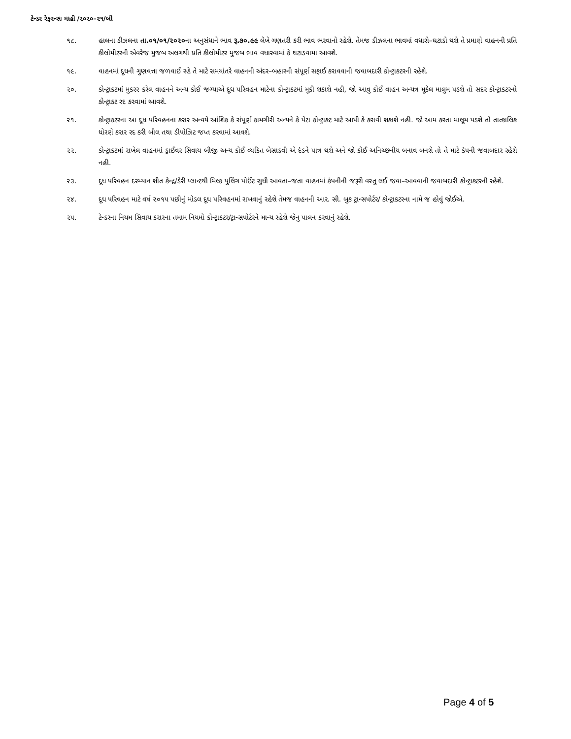ટેન્ડર રેફરન્સઃ માહી /૨૦૨૦–૨૧/બી
૧૮. હાલના ડીઝલના તા.૦૧/૦૧/૨૦૨૦ના અનુસંધાને ભાવ રૂ.૭૦.૯૯ લેખે ગણતરી કરી ભાવ ભરવાનો રહેશે. તેમજ ડીઝલના ભાવમાં વધારો–ઘટાડો થશે તે પ્રમાણે વાહનની પ્રતિ કીલોમીટરની એવરેજ મુજબ અલગથી પ્રતિ કીલોમીટર મુજબ ભાવ વધારવામાં કે ઘટાડવામા આવશે.
૧૯. વાહનમાં દૂધની ગુણવત્તા જળવાઈ રહે તે માટે સમયાંતરે વાહનની અંદર–બહારની સંપૂર્ણ સફાઈ કરાવવાની જવાબદારી કોન્ટ્રાકટરની રહેશે.
૨૦. કોન્ટ્રાકટમાં મુકરર કરેલ વાહનને અન્ય કોઈ જગ્યાએ દૂધ પરિવહન માટેના કોન્ટ્રાકટમાં મૂકી શકાશે નહી, જો આવુ કોઈ વાહન અન્યત્ર મૂકેલ માલુમ પડશે તો સદર કોન્ટ્રાકટરનો કોન્ટ્રાકટ રદ કરવામાં આવશે.
૨૧. કોન્ટ્રાકટરના આ દૂધ પરિવહનના કરાર અન્વયે આંશિક કે સંપૂર્ણ કામગીરી અન્યને કે પેટા કોન્ટ્રાકટ માટે આપી કે કરાવી શકાશે નહી. જો આમ કરતા માલૂમ પડશે તો તાત્કાલિક ધોરણે કરાર રદ કરી બીલ તથા ડીપોઝિટ જપ્ત કરવામાં આવશે.
૨૨. કોન્ટ્રાકટમાં રાખેલ વાહનમાં ડ્રાઈવર સિવાય બીજી અન્ય કોઈ વ્યકિત બેસાડવી એ દંડને પાત્ર થશે અને જો કોઈ અનિચ્છનીય બનાવ બનશે તો તે માટે કંપની જવાબદાર રહેશે નહી.
૨૩. દૂધ પરિવહન દરમ્યાન શીત કેન્દ્ર/ડેરી પ્લાન્ટથી મિલ્ક પુલિંગ પોઈંટ સુધી આવતા–જતા વાહનમાં કંપનીની જરૂરી વસ્તુ લઈ જવા–આવવાની જવાબદારી કોન્ટ્રાકટરની રહેશે.
૨૪. દૂધ પરિવહન માટે વર્ષ ૨૦૧૫ પછીનું મોડલ દૂધ પરિવહનમાં રાખવાનું રહેશે તેમજ વાહનની આર. સી. બુક ટ્રાન્સપોર્ટર/ કોન્ટ્રાકટરના નામે જ હોવું જોઈએ.
૨૫. ટેન્ડરના નિયમ સિવાય કરારના તમામ નિયમો કોન્ટ્રાકટર/ટ્રાન્સપોર્ટરને માન્ય રહેશે જેનુ પાલન કરવાનું રહેશે.
Page 4 of 5